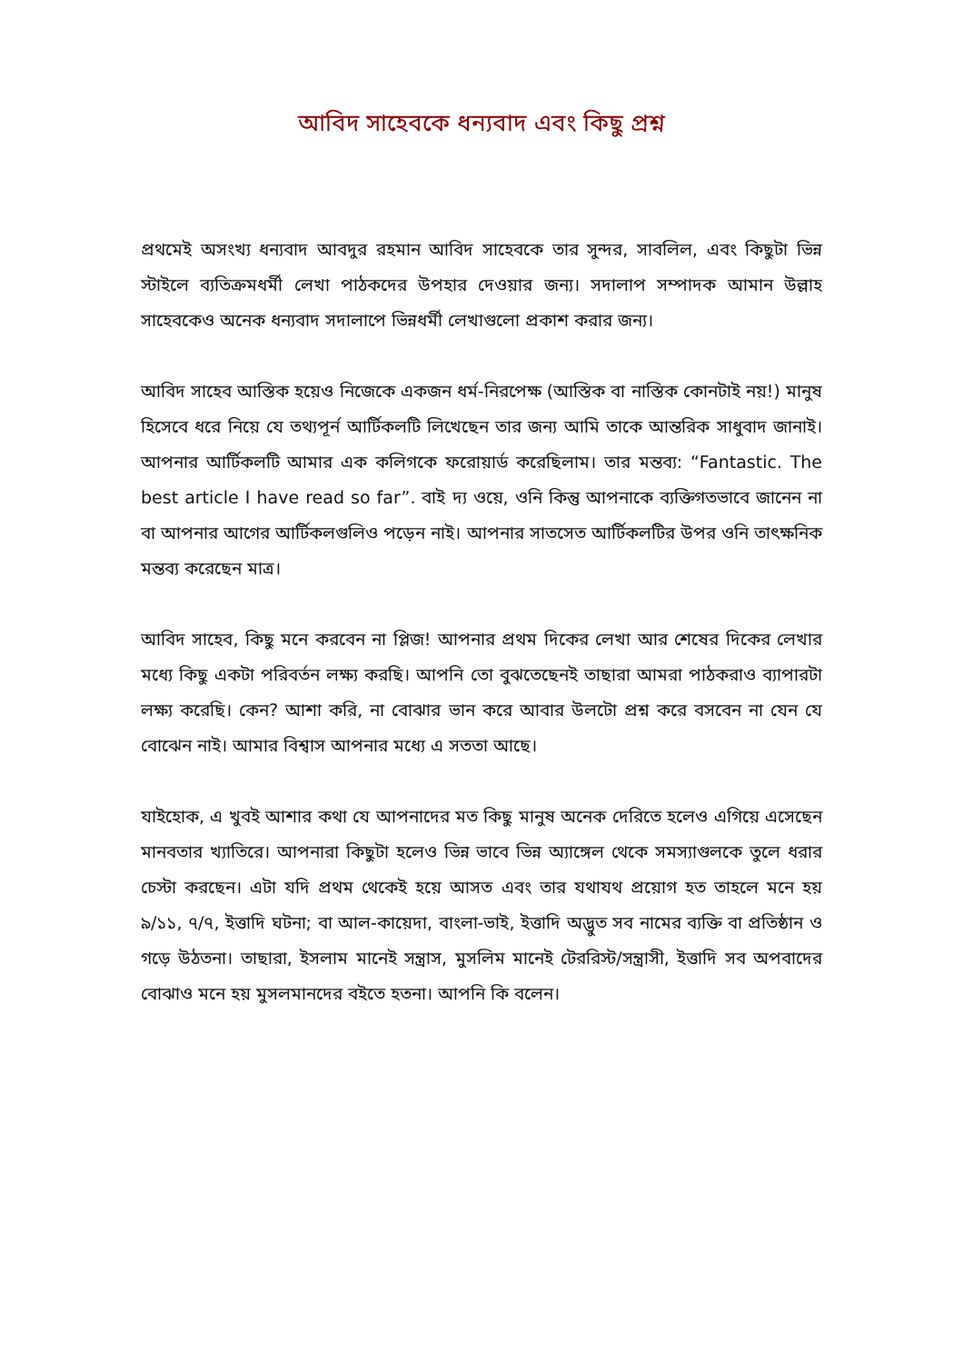আবিদ সাহেবকে ধন্যবাদ এবং কিছু প্রশ্ন
প্রথমেই অসংখ্য ধন্যবাদ আবদুর রহমান আবিদ সাহেবকে তার সুন্দর, সাবলিল, এবং কিছুটা ভিন্ন স্টাইলে ব্যতিক্রমধর্মী লেখা পাঠকদের উপহার দেওয়ার জন্য। সদালাপ সম্পাদক আমান উল্লাহ সাহেবকেও অনেক ধন্যবাদ সদালাপে ভিন্নধর্মী লেখাগুলো প্রকাশ করার জন্য।
আবিদ সাহেব আস্তিক হয়েও নিজেকে একজন ধর্ম-নিরপেক্ষ (আস্তিক বা নাস্তিক কোনটাই নয়!) মানুষ হিসেবে ধরে নিয়ে যে তথ্যপূর্ন আর্টিকলটি লিখেছেন তার জন্য আমি তাকে আন্তরিক সাধুবাদ জানাই। আপনার আর্টিকলটি আমার এক কলিগকে ফরোয়ার্ড করেছিলাম। তার মন্তব্য: “Fantastic. The best article I have read so far”. বাই দ্য ওয়ে, ওনি কিন্তু আপনাকে ব্যক্তিগতভাবে জানেন না বা আপনার আগের আর্টিকলগুলিও পড়েন নাই। আপনার সাতসেত আর্টিকলটির উপর ওনি তাৎক্ষনিক মন্তব্য করেছেন মাত্র।
আবিদ সাহেব, কিছু মনে করবেন না প্লিজ! আপনার প্রথম দিকের লেখা আর শেষের দিকের লেখার মধ্যে কিছু একটা পরিবর্তন লক্ষ্য করছি। আপনি তো বুঝতেছেনই তাছারা আমরা পাঠকরাও ব্যাপারটা লক্ষ্য করেছি। কেন? আশা করি, না বোঝার ভান করে আবার উলটো প্রশ্ন করে বসবেন না যেন যে বোঝেন নাই। আমার বিশ্বাস আপনার মধ্যে এ সততা আছে।
যাইহোক, এ খুবই আশার কথা যে আপনাদের মত কিছু মানুষ অনেক দেরিতে হলেও এগিয়ে এসেছেন মানবতার খ্যাতিরে। আপনারা কিছুটা হলেও ভিন্ন ভাবে ভিন্ন অ্যাঙ্গেল থেকে সমস্যাগুলকে তুলে ধরার চেস্টা করছেন। এটা যদি প্রথম থেকেই হয়ে আসত এবং তার যথাযথ প্রয়োগ হত তাহলে মনে হয় ৯/১১, ৭/৭, ইত্তাদি ঘটনা; বা আল-কায়েদা, বাংলা-ভাই, ইত্তাদি অদ্ভুত সব নামের ব্যক্তি বা প্রতিষ্ঠান ও গড়ে উঠতনা। তাছারা, ইসলাম মানেই সন্ত্রাস, মুসলিম মানেই টেররিস্ট/সন্ত্রাসী, ইত্তাদি সব অপবাদের বোঝাও মনে হয় মুসলমানদের বইতে হতনা। আপনি কি বলেন।